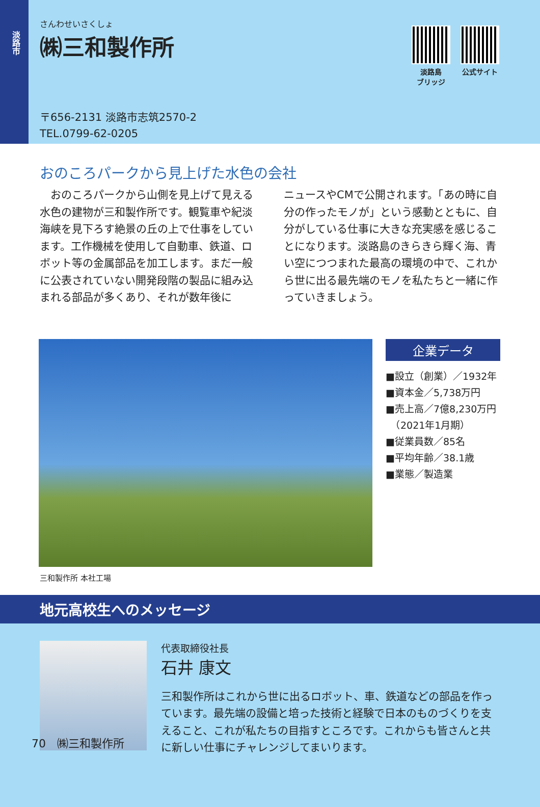淡路市
さんわせいさくしょ
㈱三和製作所
〒656-2131 淡路市志筑2570-2
TEL.0799-62-0205
淡路島
ブリッジ
公式サイト
おのころパークから見上げた水色の会社
　おのころパークから山側を見上げて見える水色の建物が三和製作所です。観覧車や紀淡海峡を見下ろす絶景の丘の上で仕事をしています。工作機械を使用して自動車、鉄道、ロボット等の金属部品を加工します。まだ一般に公表されていない開発段階の製品に組み込まれる部品が多くあり、それが数年後に
ニュースやCMで公開されます。「あの時に自分の作ったモノが」という感動とともに、自分がしている仕事に大きな充実感を感じることになります。淡路島のきらきら輝く海、青い空につつまれた最高の環境の中で、これから世に出る最先端のモノを私たちと一緒に作っていきましょう。
企業データ
■設立（創業）／1932年
■資本金／5,738万円
■売上高／7億8,230万円
　（2021年1月期）
■従業員数／85名
■平均年齢／38.1歳
■業態／製造業
三和製作所 本社工場
地元高校生へのメッセージ
代表取締役社長
石井 康文
三和製作所はこれから世に出るロボット、車、鉄道などの部品を作っています。最先端の設備と培った技術と経験で日本のものづくりを支えること、これが私たちの目指すところです。これからも皆さんと共に新しい仕事にチャレンジしてまいります。
70　㈱三和製作所